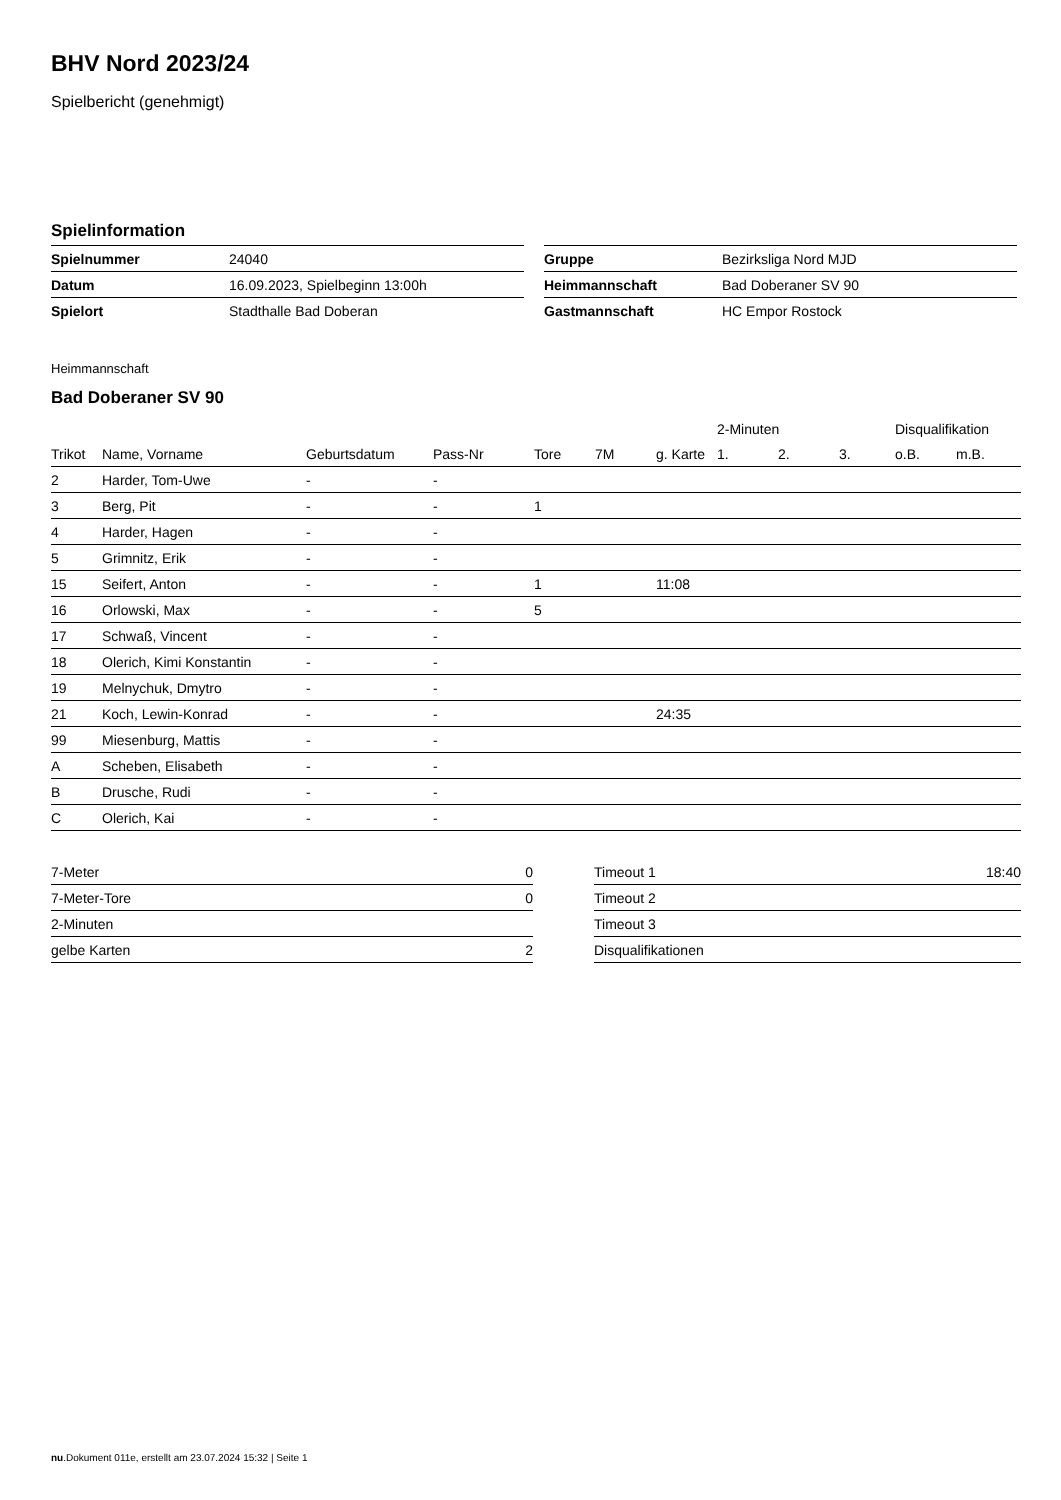BHV Nord 2023/24
Spielbericht (genehmigt)
Spielinformation
| Spielnummer | 24040 |
| Datum | 16.09.2023, Spielbeginn 13:00h |
| Spielort | Stadthalle Bad Doberan |
| Gruppe | Bezirksliga Nord MJD |
| Heimmannschaft | Bad Doberaner SV 90 |
| Gastmannschaft | HC Empor Rostock |
Heimmannschaft
Bad Doberaner SV 90
| | | | | | | | 2-Minuten | | | Disqualifikation | |
| --- | --- | --- | --- | --- | --- | --- | --- | --- | --- | --- | --- |
| Trikot | Name, Vorname | Geburtsdatum | Pass-Nr | Tore | 7M | g. Karte | 1. | 2. | 3. | o.B. | m.B. |
| 2 | Harder, Tom-Uwe | - | - | | | | | | | | |
| 3 | Berg, Pit | - | - | 1 | | | | | | | |
| 4 | Harder, Hagen | - | - | | | | | | | | |
| 5 | Grimnitz, Erik | - | - | | | | | | | | |
| 15 | Seifert, Anton | - | - | 1 | | 11:08 | | | | | |
| 16 | Orlowski, Max | - | - | 5 | | | | | | | |
| 17 | Schwaß, Vincent | - | - | | | | | | | | |
| 18 | Olerich, Kimi Konstantin | - | - | | | | | | | | |
| 19 | Melnychuk, Dmytro | - | - | | | | | | | | |
| 21 | Koch, Lewin-Konrad | - | - | | | 24:35 | | | | | |
| 99 | Miesenburg, Mattis | - | - | | | | | | | | |
| A | Scheben, Elisabeth | - | - | | | | | | | | |
| B | Drusche, Rudi | - | - | | | | | | | | |
| C | Olerich, Kai | - | - | | | | | | | | |
| 7-Meter | 0 |
| 7-Meter-Tore | 0 |
| 2-Minuten | |
| gelbe Karten | 2 |
| Timeout 1 | 18:40 |
| Timeout 2 | |
| Timeout 3 | |
| Disqualifikationen | |
nu.Dokument 011e, erstellt am 23.07.2024 15:32 | Seite 1